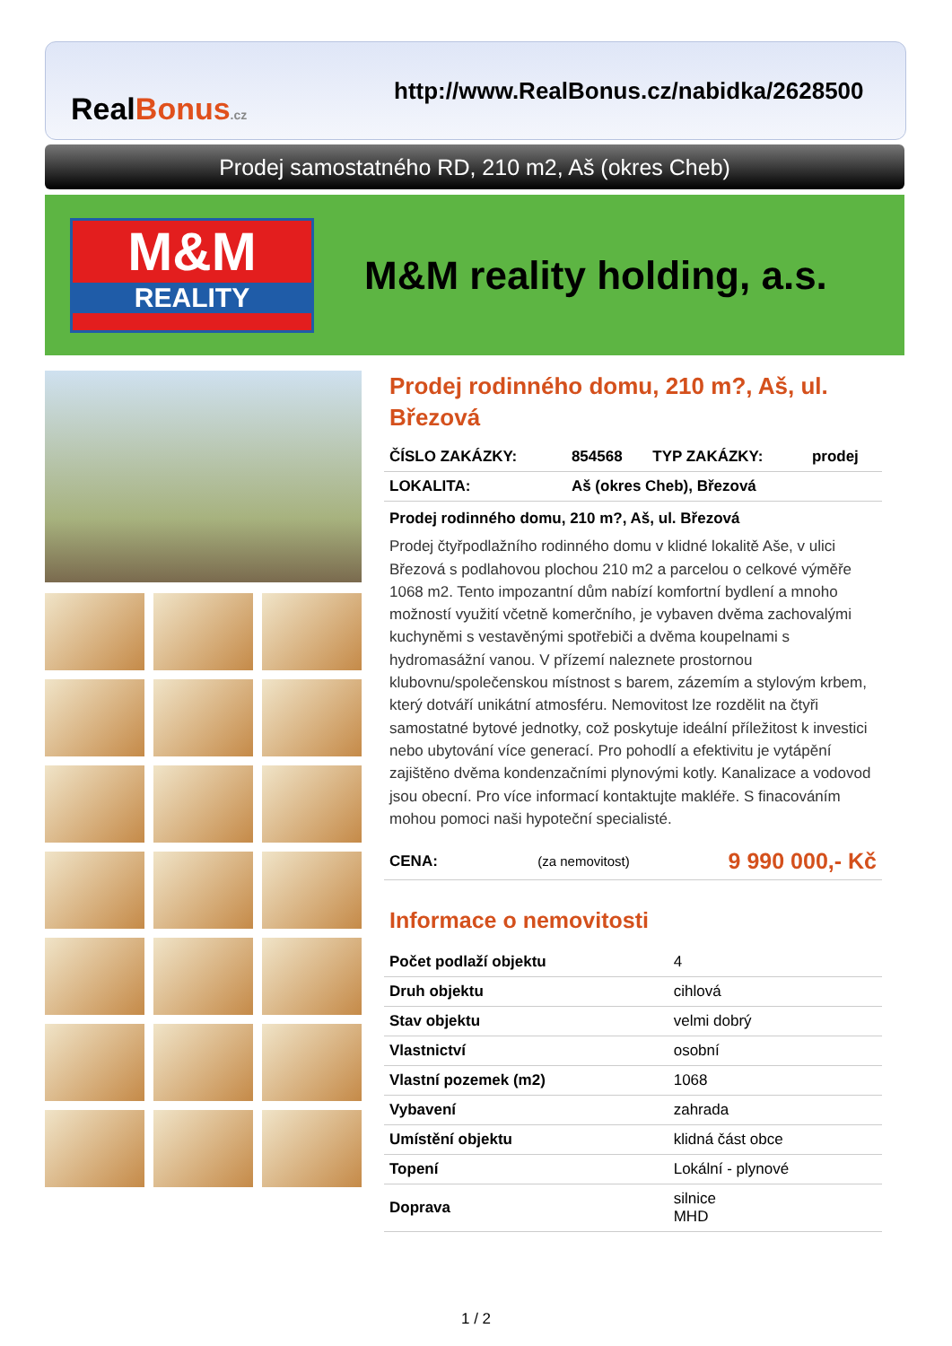RealBonus.cz
http://www.RealBonus.cz/nabidka/2628500
Prodej samostatného RD, 210 m2, Aš (okres Cheb)
M&M
REALITY
M&M reality holding, a.s.
Prodej rodinného domu, 210 m?, Aš, ul. Březová
| ČÍSLO ZAKÁZKY: | 854568 | TYP ZAKÁZKY: | prodej |
| LOKALITA: | Aš (okres Cheb), Březová | | |
Prodej rodinného domu, 210 m?, Aš, ul. Březová
Prodej čtyřpodlažního rodinného domu v klidné lokalitě Aše, v ulici Březová s podlahovou plochou 210 m2 a parcelou o celkové výměře 1068 m2. Tento impozantní dům nabízí komfortní bydlení a mnoho možností využití včetně komerčního, je vybaven dvěma zachovalými kuchyněmi s vestavěnými spotřebiči a dvěma koupelnami s hydromasážní vanou. V přízemí naleznete prostornou klubovnu/společenskou místnost s barem, zázemím a stylovým krbem, který dotváří unikátní atmosféru. Nemovitost lze rozdělit na čtyři samostatné bytové jednotky, což poskytuje ideální příležitost k investici nebo ubytování více generací. Pro pohodlí a efektivitu je vytápění zajištěno dvěma kondenzačními plynovými kotly. Kanalizace a vodovod jsou obecní. Pro více informací kontaktujte makléře. S finacováním mohou pomoci naši hypoteční specialisté.
| CENA: | (za nemovitost) | 9 990 000,- Kč |
Informace o nemovitosti
| Počet podlaží objektu | 4 |
| Druh objektu | cihlová |
| Stav objektu | velmi dobrý |
| Vlastnictví | osobní |
| Vlastní pozemek (m2) | 1068 |
| Vybavení | zahrada |
| Umístění objektu | klidná část obce |
| Topení | Lokální - plynové |
| Doprava | silnice MHD |
1 / 2